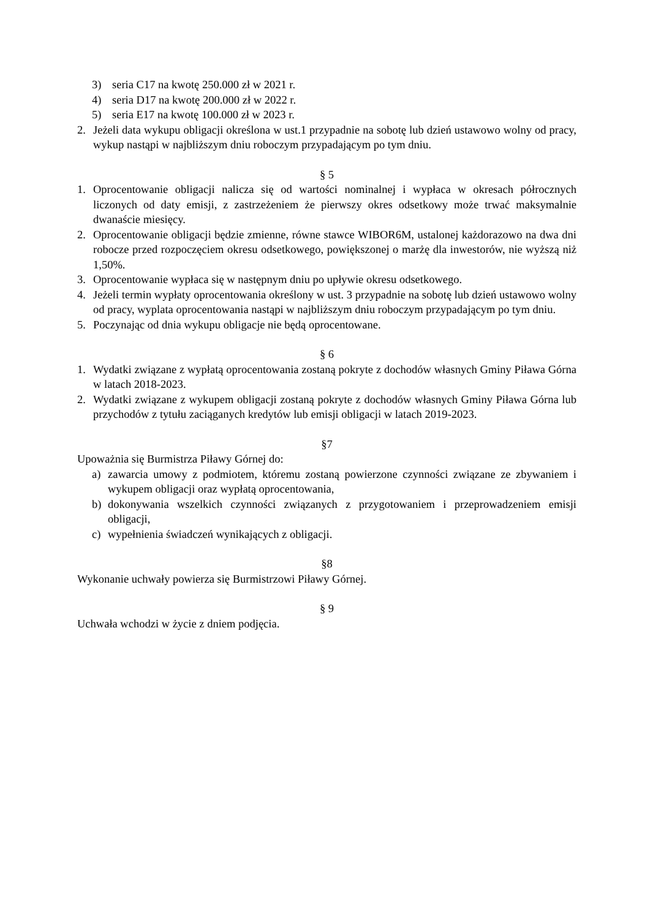3) seria C17 na kwotę 250.000 zł w 2021 r.
4) seria D17 na kwotę 200.000 zł w 2022 r.
5) seria E17 na kwotę 100.000 zł w 2023 r.
2. Jeżeli data wykupu obligacji określona w ust.1 przypadnie na sobotę lub dzień ustawowo wolny od pracy, wykup nastąpi w najbliższym dniu roboczym przypadającym po tym dniu.
§ 5
1. Oprocentowanie obligacji nalicza się od wartości nominalnej i wypłaca w okresach półrocznych liczonych od daty emisji, z zastrzeżeniem że pierwszy okres odsetkowy może trwać maksymalnie dwanaście miesięcy.
2. Oprocentowanie obligacji będzie zmienne, równe stawce WIBOR6M, ustalonej każdorazowo na dwa dni robocze przed rozpoczęciem okresu odsetkowego, powiększonej o marżę dla inwestorów, nie wyższą niż 1,50%.
3. Oprocentowanie wypłaca się w następnym dniu po upływie okresu odsetkowego.
4. Jeżeli termin wypłaty oprocentowania określony w ust. 3 przypadnie na sobotę lub dzień ustawowo wolny od pracy, wyplata oprocentowania nastąpi w najbliższym dniu roboczym przypadającym po tym dniu.
5. Poczynając od dnia wykupu obligacje nie będą oprocentowane.
§ 6
1. Wydatki związane z wypłatą oprocentowania zostaną pokryte z dochodów własnych Gminy Piława Górna w latach 2018-2023.
2. Wydatki związane z wykupem obligacji zostaną pokryte z dochodów własnych Gminy Piława Górna lub przychodów z tytułu zaciąganych kredytów lub emisji obligacji w latach 2019-2023.
§7
Upoważnia się Burmistrza Piławy Górnej do:
a) zawarcia umowy z podmiotem, któremu zostaną powierzone czynności związane ze zbywaniem i wykupem obligacji oraz wypłatą oprocentowania,
b) dokonywania wszelkich czynności związanych z przygotowaniem i przeprowadzeniem emisji obligacji,
c) wypełnienia świadczeń wynikających z obligacji.
§8
Wykonanie uchwały powierza się Burmistrzowi Piławy Górnej.
§ 9
Uchwała wchodzi w życie z dniem podjęcia.